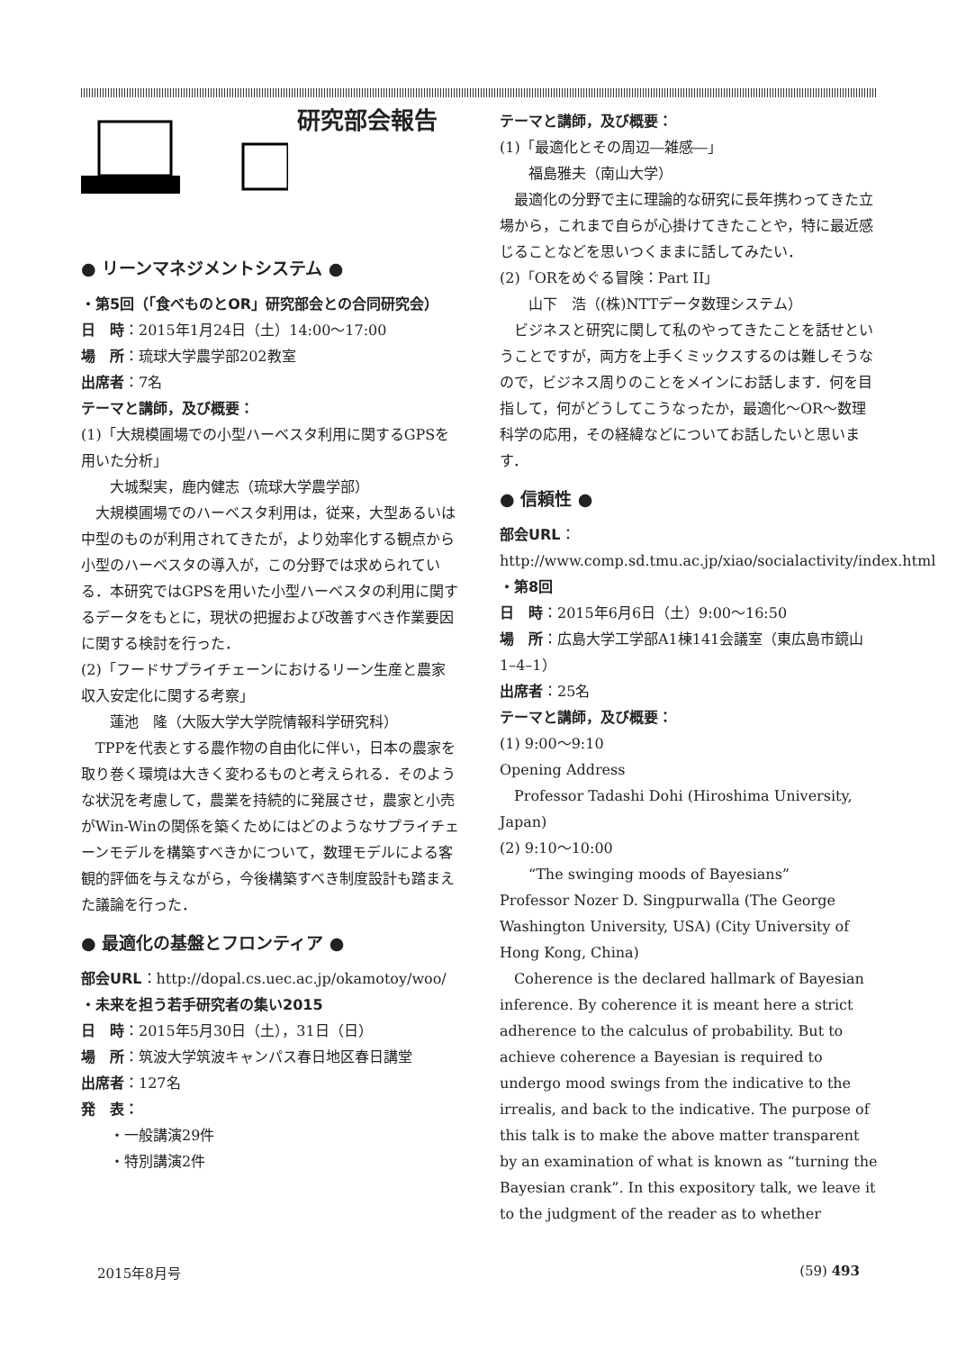研究部会報告
● リーンマネジメントシステム ●
・第5回（「食べものとOR」研究部会との合同研究会）
日　時：2015年1月24日（土）14:00～17:00
場　所：琉球大学農学部202教室
出席者：7名
テーマと講師，及び概要：
(1)「大規模圃場での小型ハーベスタ利用に関するGPSを用いた分析」
大城梨実，鹿内健志（琉球大学農学部）
大規模圃場でのハーベスタ利用は，従来，大型あるいは中型のものが利用されてきたが，より効率化する観点から小型のハーベスタの導入が，この分野では求められている．本研究ではGPSを用いた小型ハーベスタの利用に関するデータをもとに，現状の把握および改善すべき作業要因に関する検討を行った．
(2)「フードサプライチェーンにおけるリーン生産と農家収入安定化に関する考察」
蓮池　隆（大阪大学大学院情報科学研究科）
TPPを代表とする農作物の自由化に伴い，日本の農家を取り巻く環境は大きく変わるものと考えられる．そのような状況を考慮して，農業を持続的に発展させ，農家と小売がWin-Winの関係を築くためにはどのようなサプライチェーンモデルを構築すべきかについて，数理モデルによる客観的評価を与えながら，今後構築すべき制度設計も踏まえた議論を行った．
● 最適化の基盤とフロンティア ●
部会URL：http://dopal.cs.uec.ac.jp/okamotoy/woo/
・未来を担う若手研究者の集い2015
日　時：2015年5月30日（土），31日（日）
場　所：筑波大学筑波キャンパス春日地区春日講堂
出席者：127名
発　表：
・一般講演29件
・特別講演2件
テーマと講師，及び概要：
(1)「最適化とその周辺―雑感―」
福島雅夫（南山大学）
最適化の分野で主に理論的な研究に長年携わってきた立場から，これまで自らが心掛けてきたことや，特に最近感じることなどを思いつくままに話してみたい．
(2)「ORをめぐる冒険：Part II」
山下　浩（(株)NTTデータ数理システム）
ビジネスと研究に関して私のやってきたことを話せということですが，両方を上手くミックスするのは難しそうなので，ビジネス周りのことをメインにお話します．何を目指して，何がどうしてこうなったか，最適化～OR～数理科学の応用，その経緯などについてお話したいと思います．
● 信頼性 ●
部会URL：http://www.comp.sd.tmu.ac.jp/xiao/socialactivity/index.html
・第8回
日　時：2015年6月6日（土）9:00～16:50
場　所：広島大学工学部A1棟141会議室（東広島市鏡山1–4–1）
出席者：25名
テーマと講師，及び概要：
(1) 9:00～9:10
Opening Address
Professor Tadashi Dohi (Hiroshima University, Japan)
(2) 9:10～10:00
“The swinging moods of Bayesians”
Professor Nozer D. Singpurwalla (The George Washington University, USA) (City University of Hong Kong, China)
Coherence is the declared hallmark of Bayesian inference. By coherence it is meant here a strict adherence to the calculus of probability. But to achieve coherence a Bayesian is required to undergo mood swings from the indicative to the irrealis, and back to the indicative. The purpose of this talk is to make the above matter transparent by an examination of what is known as “turning the Bayesian crank”. In this expository talk, we leave it to the judgment of the reader as to whether
2015年8月号 (59) 493